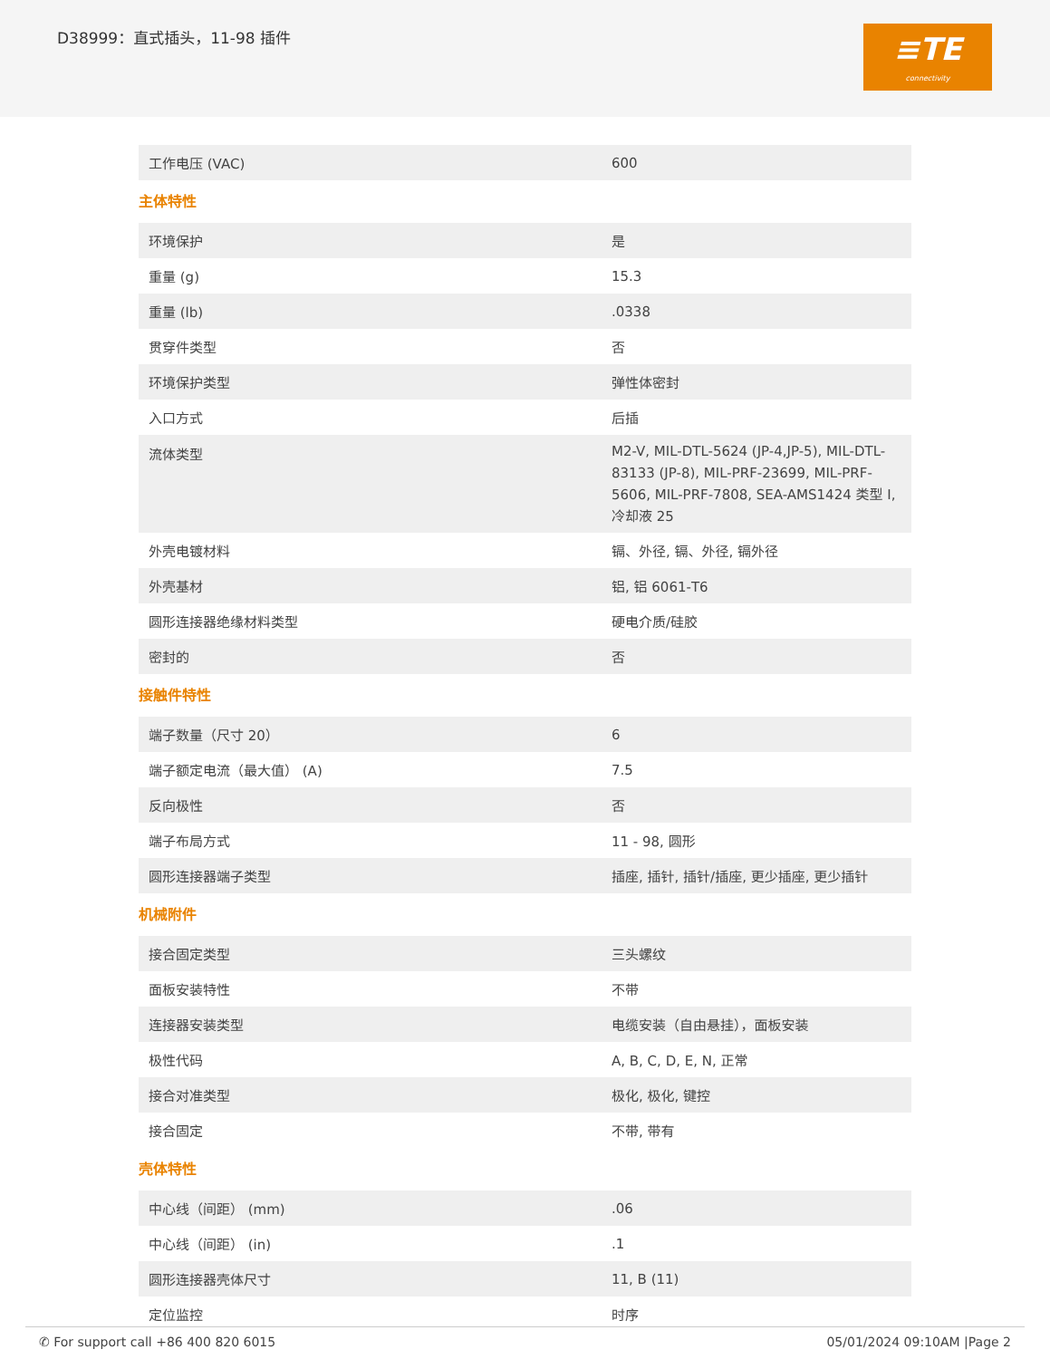D38999：直式插头，11-98 插件
≡TE
connectivity
| 工作电压 (VAC) | 600 |
主体特性
| 环境保护 | 是 |
| 重量 (g) | 15.3 |
| 重量 (lb) | .0338 |
| 贯穿件类型 | 否 |
| 环境保护类型 | 弹性体密封 |
| 入口方式 | 后插 |
| 流体类型 | M2-V, MIL-DTL-5624 (JP-4,JP-5), MIL-DTL-83133 (JP-8), MIL-PRF-23699, MIL-PRF-5606, MIL-PRF-7808, SEA-AMS1424 类型 I, 冷却液 25 |
| 外壳电镀材料 | 镉、外径, 镉、外径, 镉外径 |
| 外壳基材 | 铝, 铝 6061-T6 |
| 圆形连接器绝缘材料类型 | 硬电介质/硅胶 |
| 密封的 | 否 |
接触件特性
| 端子数量（尺寸 20） | 6 |
| 端子额定电流（最大值） (A) | 7.5 |
| 反向极性 | 否 |
| 端子布局方式 | 11 - 98, 圆形 |
| 圆形连接器端子类型 | 插座, 插针, 插针/插座, 更少插座, 更少插针 |
机械附件
| 接合固定类型 | 三头螺纹 |
| 面板安装特性 | 不带 |
| 连接器安装类型 | 电缆安装（自由悬挂），面板安装 |
| 极性代码 | A, B, C, D, E, N, 正常 |
| 接合对准类型 | 极化, 极化, 键控 |
| 接合固定 | 不带, 带有 |
壳体特性
| 中心线（间距） (mm) | .06 |
| 中心线（间距） (in) | .1 |
| 圆形连接器壳体尺寸 | 11, B (11) |
| 定位监控 | 时序 |
✆ For support call +86 400 820 6015 05/01/2024 09:10AM |Page 2